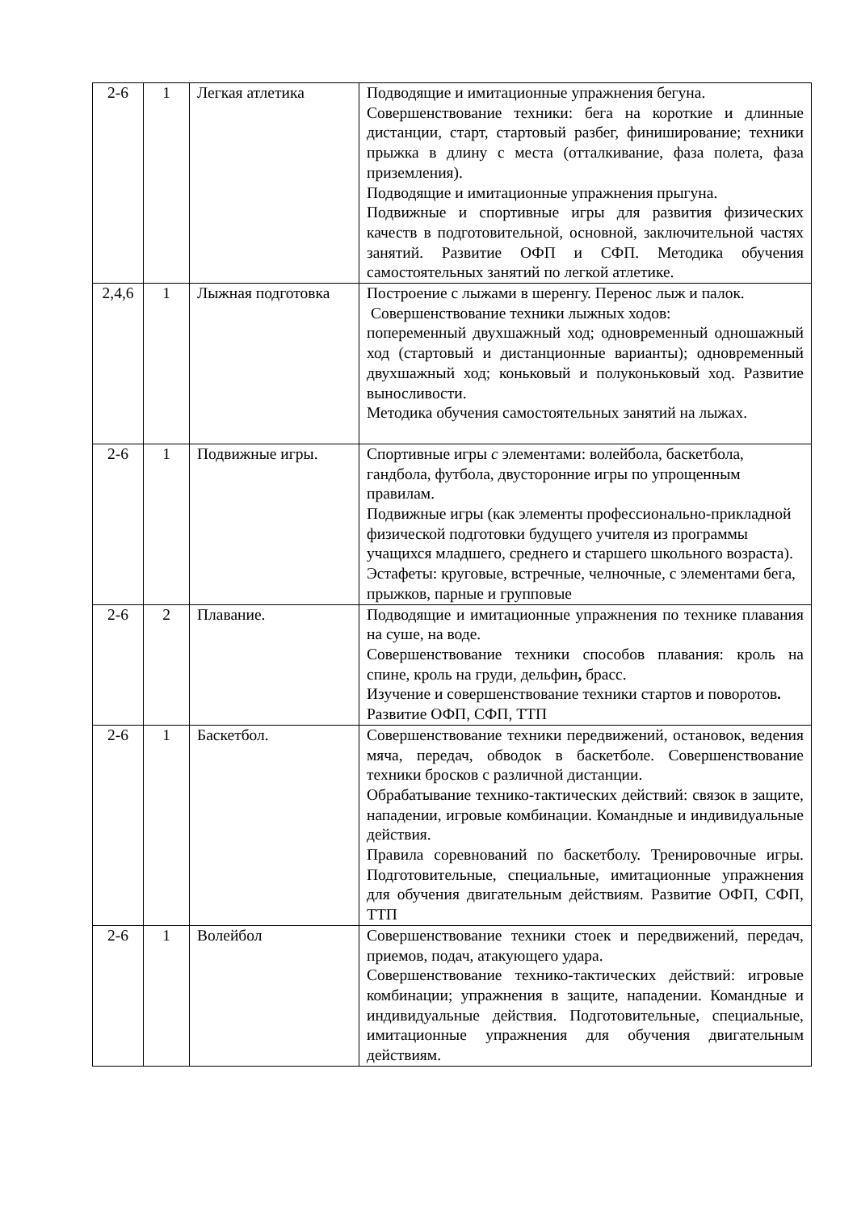| 2-6 | 1 | Легкая атлетика | Подводящие и имитационные упражнения бегуна. Совершенствование техники: бега на короткие и длинные дистанции, старт, стартовый разбег, финиширование; техники прыжка в длину с места (отталкивание, фаза полета, фаза приземления). Подводящие и имитационные упражнения прыгуна. Подвижные и спортивные игры для развития физических качеств в подготовительной, основной, заключительной частях занятий. Развитие ОФП и СФП. Методика обучения самостоятельных занятий по легкой атлетике. |
| 2,4,6 | 1 | Лыжная подготовка | Построение с лыжами в шеренгу. Перенос лыж и палок. Совершенствование техники лыжных ходов: попеременный двухшажный ход; одновременный одношажный ход (стартовый и дистанционные варианты); одновременный двухшажный ход; коньковый и полуконьковый ход. Развитие выносливости. Методика обучения самостоятельных занятий на лыжах. |
| 2-6 | 1 | Подвижные игры. | Спортивные игры с элементами: волейбола, баскетбола, гандбола, футбола, двусторонние игры по упрощенным правилам. Подвижные игры (как элементы профессионально-прикладной физической подготовки будущего учителя из программы учащихся младшего, среднего и старшего школьного возраста). Эстафеты: круговые, встречные, челночные, с элементами бега, прыжков, парные и групповые |
| 2-6 | 2 | Плавание. | Подводящие и имитационные упражнения по технике плавания на суше, на воде. Совершенствование техники способов плавания: кроль на спине, кроль на груди, дельфин , брасс. Изучение и совершенствование техники стартов и поворотов . Развитие ОФП, СФП, ТТП |
| 2-6 | 1 | Баскетбол. | Совершенствование техники передвижений, остановок, ведения мяча, передач, обводок в баскетболе. Совершенствование техники бросков с различной дистанции. Обрабатывание технико-тактических действий: связок в защите, нападении, игровые комбинации. Командные и индивидуальные действия. Правила соревнований по баскетболу. Тренировочные игры. Подготовительные, специальные, имитационные упражнения для обучения двигательным действиям. Развитие ОФП, СФП, ТТП |
| 2-6 | 1 | Волейбол | Совершенствование техники стоек и передвижений, передач, приемов, подач, атакующего удара. Совершенствование технико-тактических действий: игровые комбинации; упражнения в защите, нападении. Командные и индивидуальные действия. Подготовительные, специальные, имитационные упражнения для обучения двигательным действиям. |